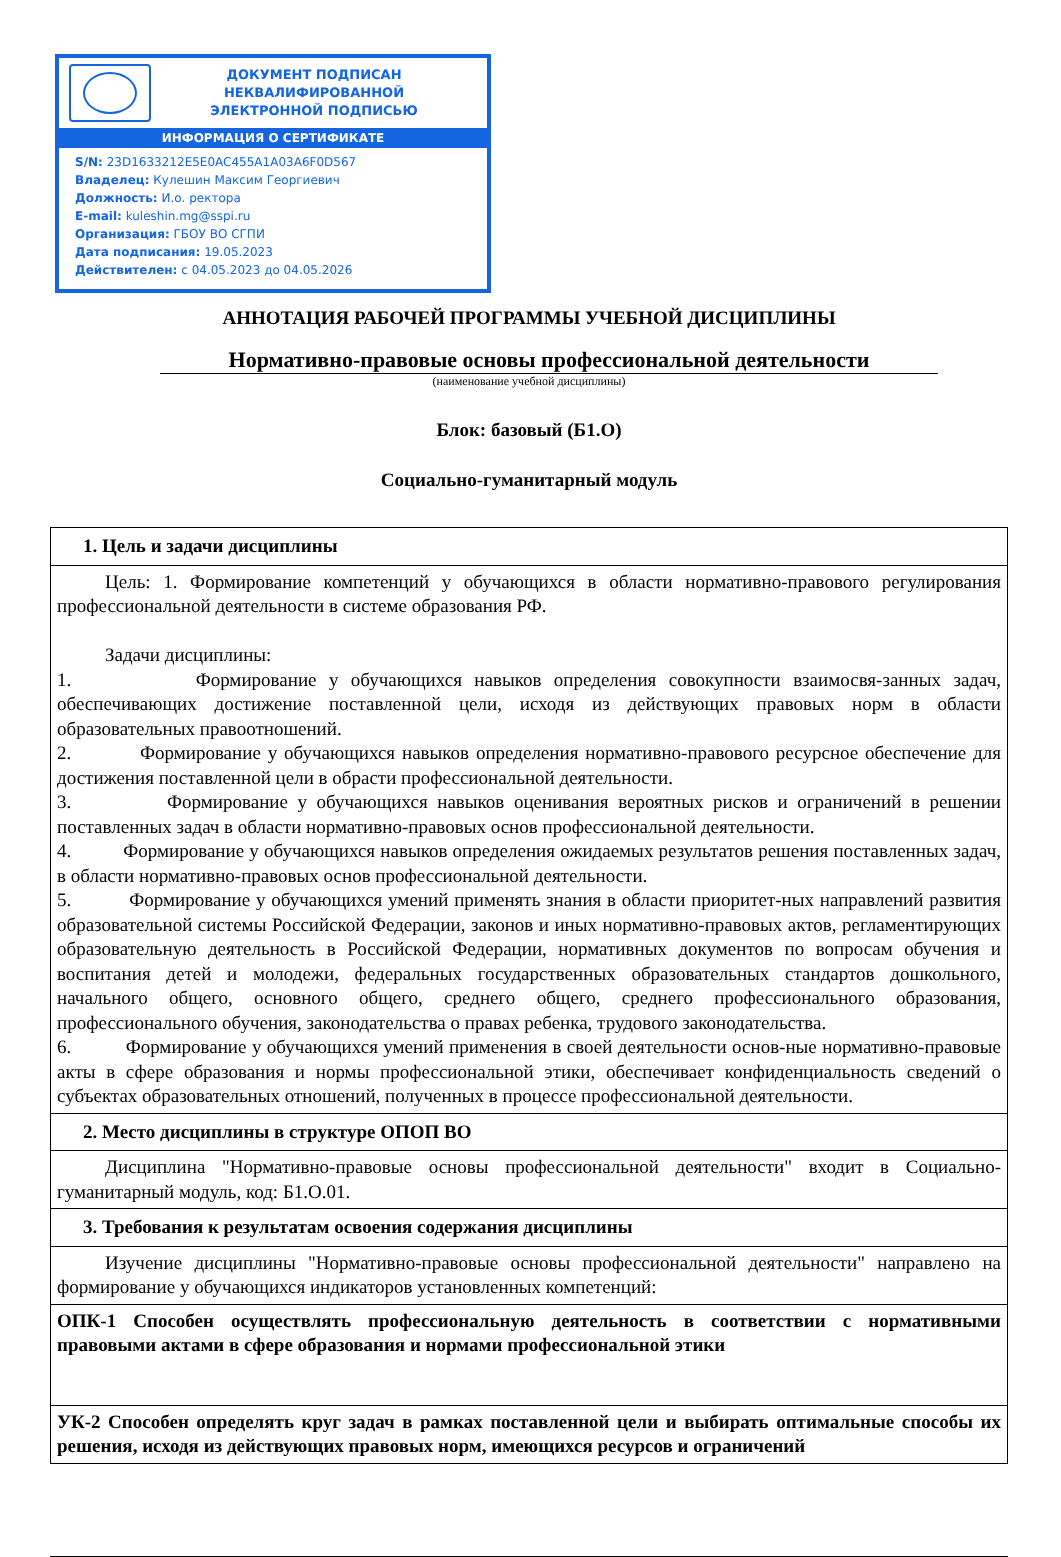ДОКУМЕНТ ПОДПИСАН
НЕКВАЛИФИРОВАННОЙ
ЭЛЕКТРОННОЙ ПОДПИСЬЮ
ИНФОРМАЦИЯ О СЕРТИФИКАТЕ
S/N: 23D1633212E5E0AC455A1A03A6F0D567
Владелец: Кулешин Максим Георгиевич
Должность: И.о. ректора
E-mail: kuleshin.mg@sspi.ru
Организация: ГБОУ ВО СГПИ
Дата подписания: 19.05.2023
Действителен: с 04.05.2023 до 04.05.2026
АННОТАЦИЯ РАБОЧЕЙ ПРОГРАММЫ УЧЕБНОЙ ДИСЦИПЛИНЫ
Нормативно-правовые основы профессиональной деятельности
(наименование учебной дисциплины)
Блок: базовый (Б1.О)
Социально-гуманитарный модуль
| 1. Цель и задачи дисциплины |
| --- |
| Цель: 1. Формирование компетенций у обучающихся в области нормативно-правового регулирования профессиональной деятельности в системе образования РФ. Задачи дисциплины: 1. Формирование у обучающихся навыков определения совокупности взаимосвя-занных задач, обеспечивающих достижение поставленной цели, исходя из действующих правовых норм в области образовательных правоотношений. 2. Формирование у обучающихся навыков определения нормативно-правового ресурсное обеспечение для достижения поставленной цели в обрасти профессиональной деятельности. 3. Формирование у обучающихся навыков оценивания вероятных рисков и ограничений в решении поставленных задач в области нормативно-правовых основ профессиональной деятельности. 4. Формирование у обучающихся навыков определения ожидаемых результатов решения поставленных задач, в области нормативно-правовых основ профессиональной деятельности. 5. Формирование у обучающихся умений применять знания в области приоритет-ных направлений развития образовательной системы Российской Федерации, законов и иных нормативно-правовых актов, регламентирующих образовательную деятельность в Российской Федерации, нормативных документов по вопросам обучения и воспитания детей и молодежи, федеральных государственных образовательных стандартов дошкольного, начального общего, основного общего, среднего общего, среднего профессионального образования, профессионального обучения, законодательства о правах ребенка, трудового законодательства. 6. Формирование у обучающихся умений применения в своей деятельности основ-ные нормативно-правовые акты в сфере образования и нормы профессиональной этики, обеспечивает конфиденциальность сведений о субъектах образовательных отношений, полученных в процессе профессиональной деятельности. |
| 2. Место дисциплины в структуре ОПОП ВО |
| Дисциплина "Нормативно-правовые основы профессиональной деятельности" входит в Социально-гуманитарный модуль, код: Б1.О.01. |
| 3. Требования к результатам освоения содержания дисциплины |
| Изучение дисциплины "Нормативно-правовые основы профессиональной деятельности" направлено на формирование у обучающихся индикаторов установленных компетенций: |
| ОПК-1 Способен осуществлять профессиональную деятельность в соответствии с нормативными правовыми актами в сфере образования и нормами профессиональной этики |
| УК-2 Способен определять круг задач в рамках поставленной цели и выбирать оптимальные способы их решения, исходя из действующих правовых норм, имеющихся ресурсов и ограничений |